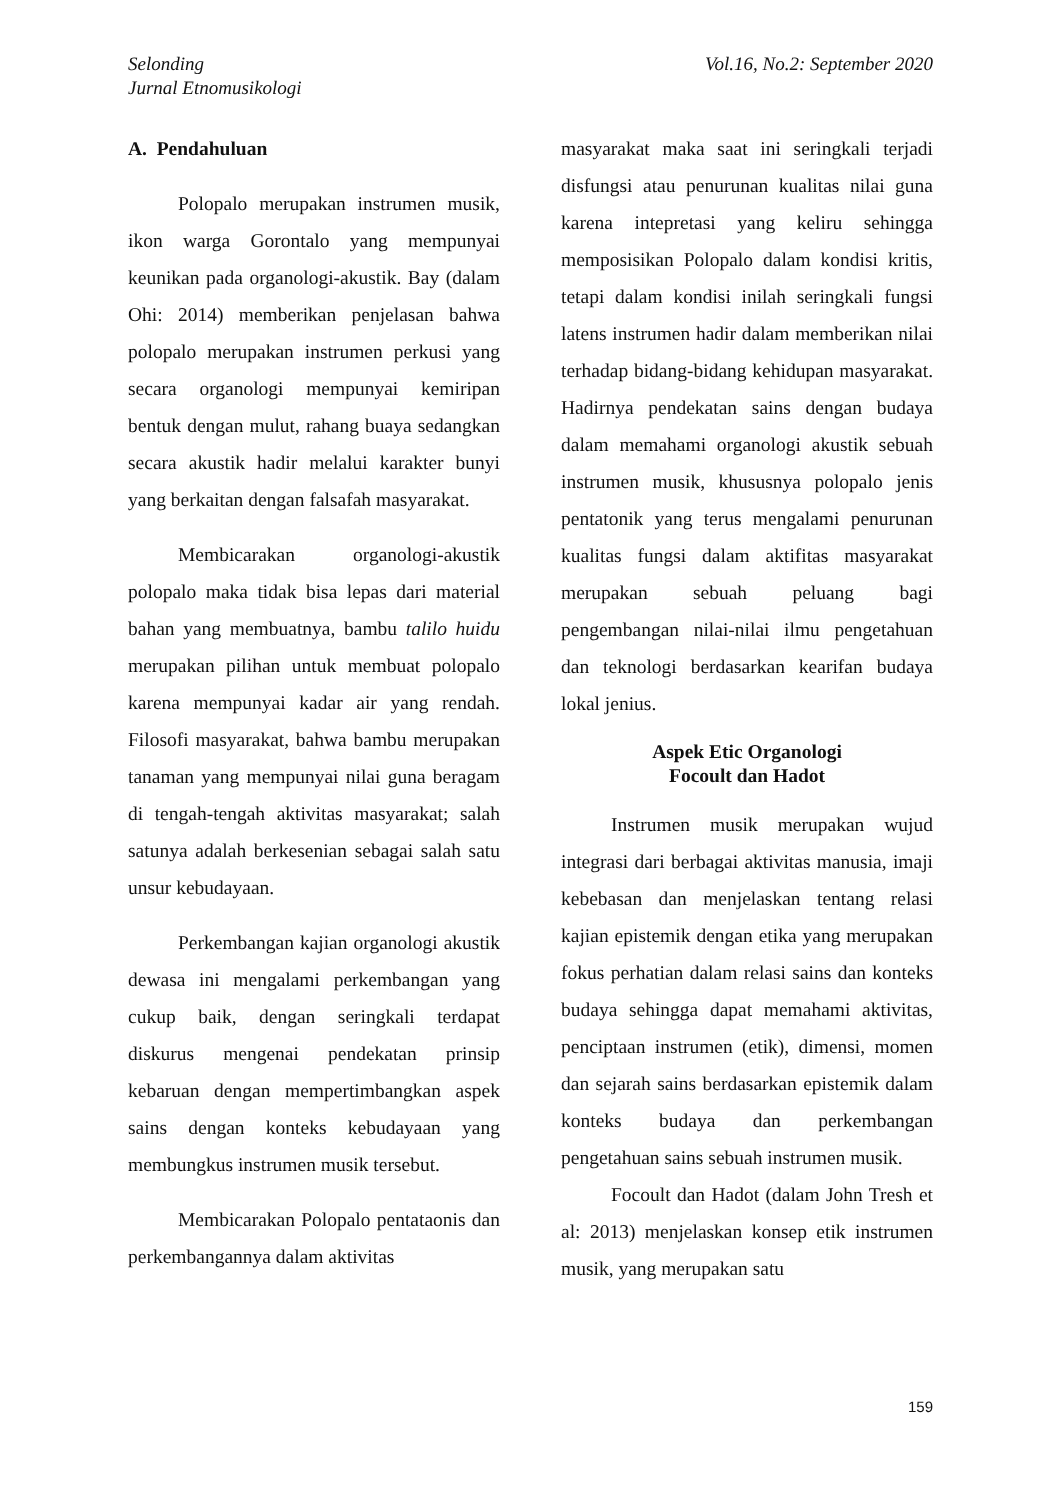Selonding
Jurnal Etnomusikologi
Vol.16, No.2: September 2020
A. Pendahuluan
Polopalo merupakan instrumen musik, ikon warga Gorontalo yang mempunyai keunikan pada organologi-akustik. Bay (dalam Ohi: 2014) memberikan penjelasan bahwa polopalo merupakan instrumen perkusi yang secara organologi mempunyai kemiripan bentuk dengan mulut, rahang buaya sedangkan secara akustik hadir melalui karakter bunyi yang berkaitan dengan falsafah masyarakat.
Membicarakan organologi-akustik polopalo maka tidak bisa lepas dari material bahan yang membuatnya, bambu talilo huidu merupakan pilihan untuk membuat polopalo karena mempunyai kadar air yang rendah. Filosofi masyarakat, bahwa bambu merupakan tanaman yang mempunyai nilai guna beragam di tengah-tengah aktivitas masyarakat; salah satunya adalah berkesenian sebagai salah satu unsur kebudayaan.
Perkembangan kajian organologi akustik dewasa ini mengalami perkembangan yang cukup baik, dengan seringkali terdapat diskurus mengenai pendekatan prinsip kebaruan dengan mempertimbangkan aspek sains dengan konteks kebudayaan yang membungkus instrumen musik tersebut.
Membicarakan Polopalo pentataonis dan perkembangannya dalam aktivitas
masyarakat maka saat ini seringkali terjadi disfungsi atau penurunan kualitas nilai guna karena intepretasi yang keliru sehingga memposisikan Polopalo dalam kondisi kritis, tetapi dalam kondisi inilah seringkali fungsi latens instrumen hadir dalam memberikan nilai terhadap bidang-bidang kehidupan masyarakat. Hadirnya pendekatan sains dengan budaya dalam memahami organologi akustik sebuah instrumen musik, khususnya polopalo jenis pentatonik yang terus mengalami penurunan kualitas fungsi dalam aktifitas masyarakat merupakan sebuah peluang bagi pengembangan nilai-nilai ilmu pengetahuan dan teknologi berdasarkan kearifan budaya lokal jenius.
Aspek Etic Organologi
Focoult dan Hadot
Instrumen musik merupakan wujud integrasi dari berbagai aktivitas manusia, imaji kebebasan dan menjelaskan tentang relasi kajian epistemik dengan etika yang merupakan fokus perhatian dalam relasi sains dan konteks budaya sehingga dapat memahami aktivitas, penciptaan instrumen (etik), dimensi, momen dan sejarah sains berdasarkan epistemik dalam konteks budaya dan perkembangan pengetahuan sains sebuah instrumen musik.
Focoult dan Hadot (dalam John Tresh et al: 2013) menjelaskan konsep etik instrumen musik, yang merupakan satu
159